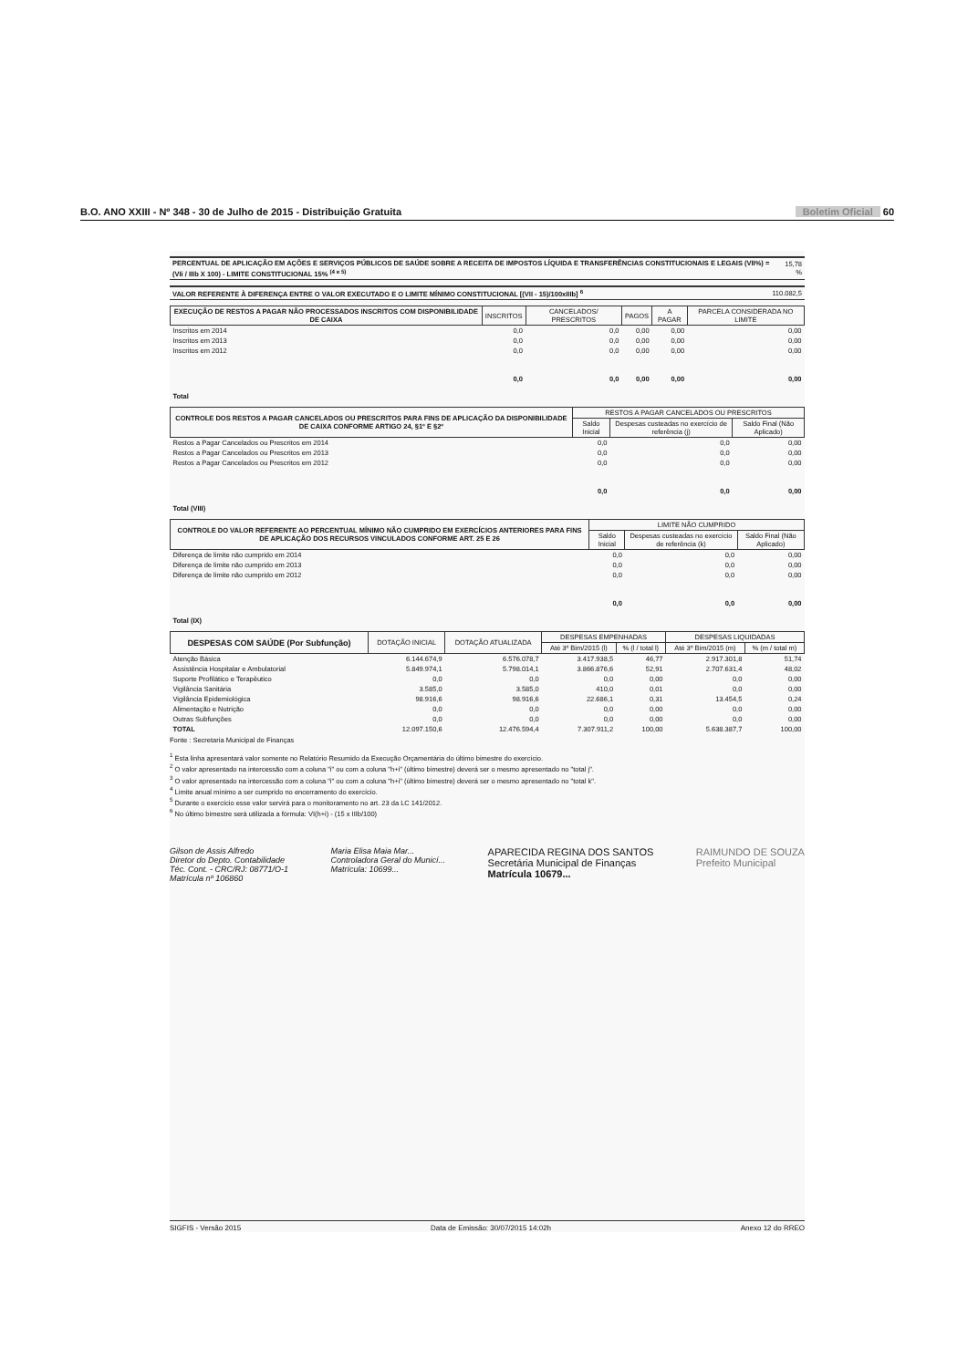B.O. ANO XXIII - Nº 348 - 30 de Julho de 2015 - Distribuição Gratuita Boletim Oficial 60
| PERCENTUAL DE APLICAÇÃO EM AÇÕES E SERVIÇOS PÚBLICOS DE SAÚDE SOBRE A RECEITA DE IMPOSTOS LÍQUIDA E TRANSFERÊNCIAS CONSTITUCIONAIS E LEGAIS (VII%) = (VIi / IIIb X 100) - LIMITE CONSTITUCIONAL 15% <sup>(4 e 5)</sup> | 15,78 % |
| VALOR REFERENTE À DIFERENÇA ENTRE O VALOR EXECUTADO E O LIMITE MÍNIMO CONSTITUCIONAL [(VII - 15)/100xIIIb] <sup>6</sup> | 110.082,5 |
| EXECUÇÃO DE RESTOS A PAGAR NÃO PROCESSADOS INSCRITOS COM DISPONIBILIDADE DE CAIXA | INSCRITOS | CANCELADOS/ PRESCRITOS | PAGOS | A PAGAR | PARCELA CONSIDERADA NO LIMITE |
| --- | --- | --- | --- | --- | --- |
| Inscritos em 2014 | 0,0 | 0,0 | 0,00 | 0,00 | 0,00 |
| Inscritos em 2013 | 0,0 | 0,0 | 0,00 | 0,00 | 0,00 |
| Inscritos em 2012 | 0,0 | 0,0 | 0,00 | 0,00 | 0,00 |
| Total | 0,0 | 0,0 | 0,00 | 0,00 | 0,00 |
| CONTROLE DOS RESTOS A PAGAR CANCELADOS OU PRESCRITOS PARA FINS DE APLICAÇÃO DA DISPONIBILIDADE DE CAIXA CONFORME ARTIGO 24, §1º E §2º | RESTOS A PAGAR CANCELADOS OU PRESCRITOS | | |
| --- | --- | --- | --- |
| | Saldo Inicial | Despesas custeadas no exercício de referência (j) | Saldo Final (Não Aplicado) |
| Restos a Pagar Cancelados ou Prescritos em 2014 | 0,0 | 0,0 | 0,00 |
| Restos a Pagar Cancelados ou Prescritos em 2013 | 0,0 | 0,0 | 0,00 |
| Restos a Pagar Cancelados ou Prescritos em 2012 | 0,0 | 0,0 | 0,00 |
| Total (VIII) | 0,0 | 0,0 | 0,00 |
| CONTROLE DO VALOR REFERENTE AO PERCENTUAL MÍNIMO NÃO CUMPRIDO EM EXERCÍCIOS ANTERIORES PARA FINS DE APLICAÇÃO DOS RECURSOS VINCULADOS CONFORME ART. 25 E 26 | LIMITE NÃO CUMPRIDO | | |
| --- | --- | --- | --- |
| | Saldo Inicial | Despesas custeadas no exercício de referência (k) | Saldo Final (Não Aplicado) |
| Diferença de limite não cumprido em 2014 | 0,0 | 0,0 | 0,00 |
| Diferença de limite não cumprido em 2013 | 0,0 | 0,0 | 0,00 |
| Diferença de limite não cumprido em 2012 | 0,0 | 0,0 | 0,00 |
| Total (IX) | 0,0 | 0,0 | 0,00 |
| DESPESAS COM SAÚDE (Por Subfunção) | DOTAÇÃO INICIAL | DOTAÇÃO ATUALIZADA | DESPESAS EMPENHADAS | | DESPESAS LIQUIDADAS | |
| --- | --- | --- | --- | --- | --- | --- |
| | | | Até 3º Bim/2015 (l) | % (l / total l) | Até 3º Bim/2015 (m) | % (m / total m) |
| Atenção Básica | 6.144.674,9 | 6.576.078,7 | 3.417.938,5 | 46,77 | 2.917.301,8 | 51,74 |
| Assistência Hospitalar e Ambulatorial | 5.849.974,1 | 5.798.014,1 | 3.866.876,6 | 52,91 | 2.707.631,4 | 48,02 |
| Suporte Profilático e Terapêutico | 0,0 | 0,0 | 0,0 | 0,00 | 0,0 | 0,00 |
| Vigilância Sanitária | 3.585,0 | 3.585,0 | 410,0 | 0,01 | 0,0 | 0,00 |
| Vigilância Epidemiológica | 98.916,6 | 98.916,6 | 22.686,1 | 0,31 | 13.454,5 | 0,24 |
| Alimentação e Nutrição | 0,0 | 0,0 | 0,0 | 0,00 | 0,0 | 0,00 |
| Outras Subfunções | 0,0 | 0,0 | 0,0 | 0,00 | 0,0 | 0,00 |
| TOTAL | 12.097.150,6 | 12.476.594,4 | 7.307.911,2 | 100,00 | 5.638.387,7 | 100,00 |
Fonte : Secretaria Municipal de Finanças
<sup>1</sup> Esta linha apresentará valor somente no Relatório Resumido da Execução Orçamentária do último bimestre do exercício.
<sup>2</sup> O valor apresentado na intercessão com a coluna "i" ou com a coluna "h+i" (último bimestre) deverá ser o mesmo apresentado no "total j".
<sup>3</sup> O valor apresentado na intercessão com a coluna "i" ou com a coluna "h+i" (último bimestre) deverá ser o mesmo apresentado no "total k".
<sup>4</sup> Limite anual mínimo a ser cumprido no encerramento do exercício.
<sup>5</sup> Durante o exercício esse valor servirá para o monitoramento no art. 23 da LC 141/2012.
<sup>6</sup> No último bimestre será utilizada a fórmula: VI(h+i) - (15 x IIIb/100)
Gilson de Assis Alfredo
Diretor do Depto. Contabilidade
Téc. Cont. - CRC/RJ: 08771/O-1
Matrícula nº 106860
Maria Elisa Maia Mar...
Controladora Geral do Municí...
Matrícula: 10699...
APARECIDA REGINA DOS SANTOS
Secretária Municipal de Finanças
Matrícula 10679...
RAIMUNDO DE SOUZA
Prefeito Municipal
SIGFIS - Versão 2015 Data de Emissão: 30/07/2015 14:02h Anexo 12 do RREO